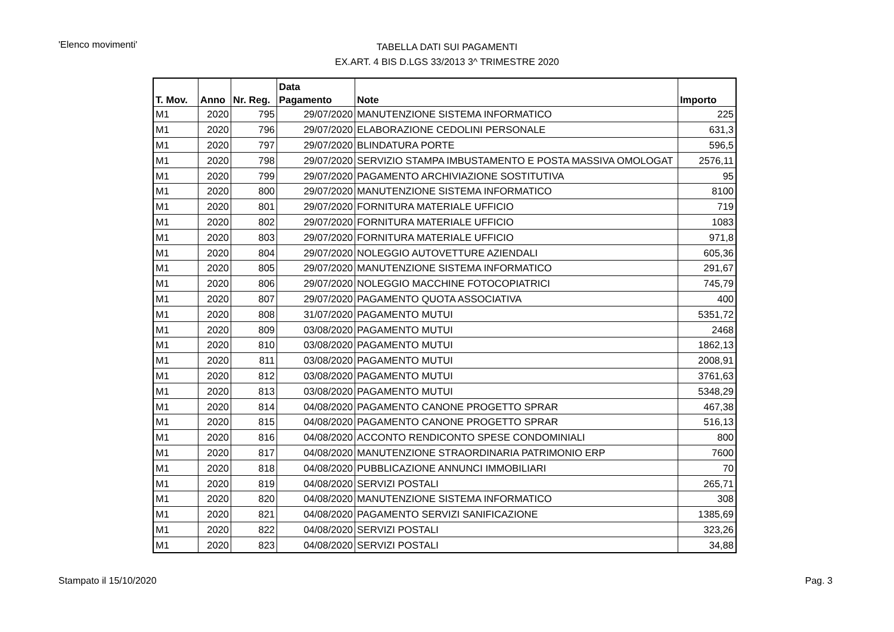'Elenco movimenti'
TABELLA DATI SUI PAGAMENTI
EX.ART. 4 BIS D.LGS 33/2013 3^ TRIMESTRE 2020
| T. Mov. | Anno | Nr. Reg. | Data Pagamento | Note | Importo |
| --- | --- | --- | --- | --- | --- |
| M1 | 2020 | 795 | 29/07/2020 | MANUTENZIONE SISTEMA INFORMATICO | 225 |
| M1 | 2020 | 796 | 29/07/2020 | ELABORAZIONE CEDOLINI PERSONALE | 631,3 |
| M1 | 2020 | 797 | 29/07/2020 | BLINDATURA PORTE | 596,5 |
| M1 | 2020 | 798 | 29/07/2020 | SERVIZIO STAMPA IMBUSTAMENTO E POSTA MASSIVA OMOLOGAT | 2576,11 |
| M1 | 2020 | 799 | 29/07/2020 | PAGAMENTO ARCHIVIAZIONE SOSTITUTIVA | 95 |
| M1 | 2020 | 800 | 29/07/2020 | MANUTENZIONE SISTEMA INFORMATICO | 8100 |
| M1 | 2020 | 801 | 29/07/2020 | FORNITURA MATERIALE UFFICIO | 719 |
| M1 | 2020 | 802 | 29/07/2020 | FORNITURA MATERIALE UFFICIO | 1083 |
| M1 | 2020 | 803 | 29/07/2020 | FORNITURA MATERIALE UFFICIO | 971,8 |
| M1 | 2020 | 804 | 29/07/2020 | NOLEGGIO AUTOVETTURE AZIENDALI | 605,36 |
| M1 | 2020 | 805 | 29/07/2020 | MANUTENZIONE SISTEMA INFORMATICO | 291,67 |
| M1 | 2020 | 806 | 29/07/2020 | NOLEGGIO MACCHINE FOTOCOPIATRICI | 745,79 |
| M1 | 2020 | 807 | 29/07/2020 | PAGAMENTO QUOTA ASSOCIATIVA | 400 |
| M1 | 2020 | 808 | 31/07/2020 | PAGAMENTO MUTUI | 5351,72 |
| M1 | 2020 | 809 | 03/08/2020 | PAGAMENTO MUTUI | 2468 |
| M1 | 2020 | 810 | 03/08/2020 | PAGAMENTO MUTUI | 1862,13 |
| M1 | 2020 | 811 | 03/08/2020 | PAGAMENTO MUTUI | 2008,91 |
| M1 | 2020 | 812 | 03/08/2020 | PAGAMENTO MUTUI | 3761,63 |
| M1 | 2020 | 813 | 03/08/2020 | PAGAMENTO MUTUI | 5348,29 |
| M1 | 2020 | 814 | 04/08/2020 | PAGAMENTO CANONE PROGETTO SPRAR | 467,38 |
| M1 | 2020 | 815 | 04/08/2020 | PAGAMENTO CANONE PROGETTO SPRAR | 516,13 |
| M1 | 2020 | 816 | 04/08/2020 | ACCONTO RENDICONTO SPESE CONDOMINIALI | 800 |
| M1 | 2020 | 817 | 04/08/2020 | MANUTENZIONE STRAORDINARIA PATRIMONIO ERP | 7600 |
| M1 | 2020 | 818 | 04/08/2020 | PUBBLICAZIONE ANNUNCI IMMOBILIARI | 70 |
| M1 | 2020 | 819 | 04/08/2020 | SERVIZI POSTALI | 265,71 |
| M1 | 2020 | 820 | 04/08/2020 | MANUTENZIONE SISTEMA INFORMATICO | 308 |
| M1 | 2020 | 821 | 04/08/2020 | PAGAMENTO SERVIZI SANIFICAZIONE | 1385,69 |
| M1 | 2020 | 822 | 04/08/2020 | SERVIZI POSTALI | 323,26 |
| M1 | 2020 | 823 | 04/08/2020 | SERVIZI POSTALI | 34,88 |
Stampato il 15/10/2020 Pag. 3